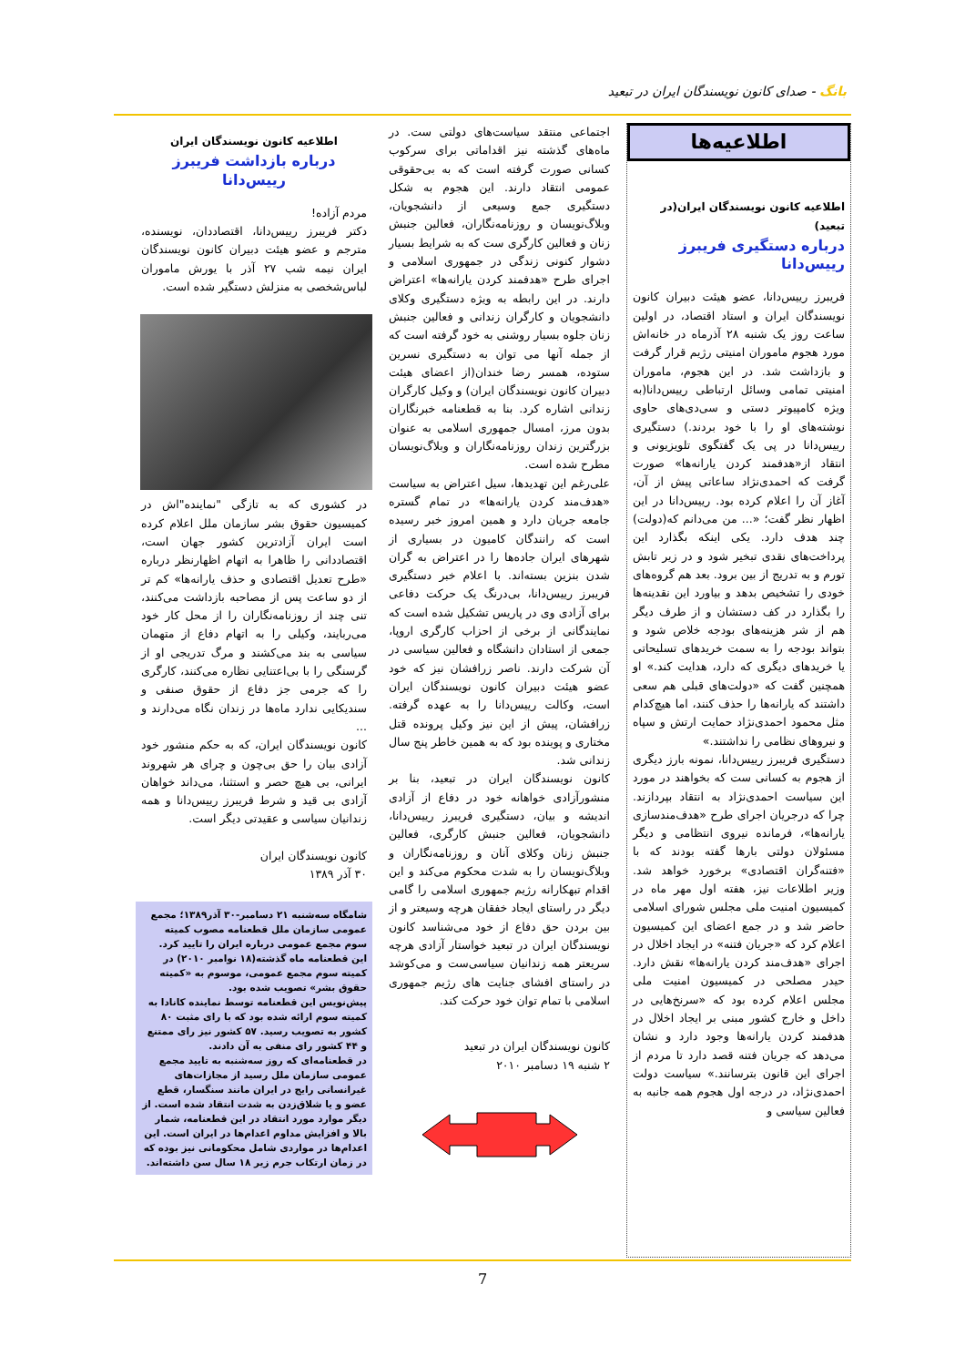بانگ - صدای کانون نویسندگان ایران در تبعید
اطلاعیه‌ها
اطلاعیه کانون نویسندگان ایران(در تبعید)
درباره دستگیری فریبرز رییس‌دانا
فریبرز رییس‌دانا، عضو هیئت دبیران کانون نویسندگان ایران و استاد اقتصاد، در اولین ساعت روز یک شنبه ۲۸ آذرماه در خانه‌اش مورد هجوم ماموران امنیتی رژیم قرار گرفت و بازداشت شد. در این هجوم، ماموران امنیتی تمامی وسائل ارتباطی رییس‌دانا(به ویژه کامپیوتر دستی و سی‌دی‌های حاوی نوشته‌های او را با خود بردند.) دستگیری رییس‌دانا در پی یک گفتگوی تلویزیونی و انتقاد از«هدفمند کردن یارانه‌ها» صورت گرفت که احمدی‌نژاد ساعاتی پیش از آن، آغاز آن را اعلام کرده بود. رییس‌دانا در این اظهار نظر گفت؛ «... من می‌دانم که(دولت) چند هدف دارد. یکی اینکه بگذارد این پرداخت‌های نقدی تبخیر شود و در زیر تابش تورم و به تدریج از بین برود. بعد هم گروه‌های خودی را تشخیص بدهد و بیاورد این نقدینه‌ها را بگذارد در کف دستشان و از طرف دیگر هم از شر هزینه‌های بودجه خلاص شود و بتواند بودجه را به سمت خریدهای تسلیحاتی یا خریدهای دیگری که دارد، هدایت کند.» او همچنین گفت که «دولت‌های قبلی هم سعی داشتند که یارانه‌ها را حذف کنند، اما هیچ‌کدام مثل محمود احمدی‌نژاد حمایت ارتش و سپاه و نیروهای نظامی را نداشتند.»
دستگیری فریبرز رییس‌دانا، نمونه بارز دیگری از هجوم به کسانی ست که بخواهند در مورد این سیاست احمدی‌نژاد به انتقاد بپردازند. چرا که درجریان اجرای طرح «هدف‌مندسازی یارانه‌ها»، فرمانده نیروی انتظامی و دیگر مسئولان دولتی بارها گفته بودند که با «فتنه‌گران اقتصادی» برخورد خواهد شد. وزیر اطلاعات نیز، هفته اول مهر ماه در کمیسیون امنیت ملی مجلس شورای اسلامی حاضر شد و در جمع اعضای این کمیسیون اعلام کرد که «جریان فتنه» در ایجاد اخلال در اجرای «هدف‌مند کردن یارانه‌ها» نقش دارد. حیدر مصلحی در کمیسیون امنیت ملی مجلس اعلام کرده بود که «سرنخ‌هایی در داخل و خارج کشور مبنی بر ایجاد اخلال در هدفمند کردن یارانه‌ها وجود دارد و نشان می‌دهد که جریان فتنه قصد دارد تا مردم از اجرای این قانون بترسانند.» سیاست دولت احمدی‌نژاد، در درجه اول هجوم همه جانبه به فعالین سیاسی و
اجتماعی منتقد سیاست‌های دولتی ست. در ماه‌های گذشته نیز اقداماتی برای سرکوب کسانی صورت گرفته است که به بی‌حقوقی عمومی انتقاد دارند. این هجوم به شکل دستگیری جمع وسیعی از دانشجویان، وبلاگ‌نویسان و روزنامه‌نگاران، فعالین جنبش زنان و فعالین کارگری ست که به شرایط بسیار دشوار کنونی زندگی در جمهوری اسلامی و اجرای طرح «هدفمند کردن یارانه‌ها» اعتراض دارند. در این رابطه به ویژه دستگیری وکلای دانشجویان و کارگران زندانی و فعالین جنبش زنان جلوه بسیار روشنی به خود گرفته است که از جمله آنها می توان به دستگیری نسرین ستوده، همسر رضا خندان(از اعضای هیئت دبیران کانون نویسندگان ایران) و وکیل کارگران زندانی اشاره کرد. بنا به قطعنامه خبرنگاران بدون مرز، امسال جمهوری اسلامی به عنوان بزرگترین زندان روزنامه‌نگاران و وبلاگ‌نویسان مطرح شده است.
علی‌رغم این تهدیدها، سیل اعتراض به سیاست «هدف‌مند کردن یارانه‌ها» در تمام گستره جامعه جریان دارد و همین امروز خبر رسیده است که رانندگان کامیون در بسیاری از شهرهای ایران جاده‌ها را در اعتراض به گران شدن بنزین بسته‌اند. با اعلام خبر دستگیری فریبرز رییس‌دانا، بی‌درنگ یک حرکت دفاعی برای آزادی وی در پاریس تشکیل شده است که نمایندگانی از برخی از احزاب کارگری اروپا، جمعی از استادان دانشگاه و فعالین سیاسی در آن شرکت دارند. ناصر زرافشان نیز که خود عضو هیئت دبیران کانون نویسندگان ایران است، وکالت رییس‌دانا را به عهده گرفته. زرافشان، پیش از این نیز وکیل پرونده قتل مختاری و پوینده بود که به همین خاطر پنج سال زندانی شد.
کانون نویسندگان ایران در تبعید، بنا بر منشورآزادی خواهانه خود در دفاع از آزادی اندیشه و بیان، دستگیری فریبرز رییس‌دانا، دانشجویان، فعالین جنبش کارگری، فعالین جنبش زنان وکلای آنان و روزنامه‌نگاران و وبلاگ‌نویسان را به شدت محکوم می‌کند و این اقدام تبهکارانه رژیم جمهوری اسلامی را گامی دیگر در راستای ایجاد خفقان هرچه وسیعتر و از بین بردن حق دفاع از خود می‌شناسد کانون نویسندگان ایران در تبعید خواستار آزادی هرچه سریعتر همه زندانیان سیاسی‌ست و می‌کوشد در راستای افشای جنایت های رژیم جمهوری اسلامی با تمام توان خود حرکت کند.
کانون نویسندگان ایران در تبعید
۲ شنبه ۱۹ دسامبر ۲۰۱۰
اطلاعیه کانون نویسندگان ایران
درباره بازداشت فریبرز رییس‌دانا
مردم آزاده!
دکتر فریبرز رییس‌دانا، اقتصاددان، نویسنده، مترجم و عضو هیئت دبیران کانون نویسندگان ایران نیمه شب ۲۷ آذر با یورش ماموران لباس‌شخصی به منزلش دستگیر شده است.
در کشوری که به تازگی "نماینده"اش در کمیسیون حقوق بشر سازمان ملل اعلام کرده است ایران آزادترین کشور جهان است، اقتصاددانی را ظاهرا به اتهام اظهارنظر درباره «طرح تعدیل اقتصادی و حذف یارانه‌ها» کم تر از دو ساعت پس از مصاحبه بازداشت می‌کنند، تنی چند از روزنامه‌نگاران را از محل کار خود می‌ربایند، وکیلی را به اتهام دفاع از متهمان سیاسی به بند می‌کشند و مرگ تدریجی او از گرسنگی را با بی‌اعتنایی نظاره می‌کنند، کارگری را که جرمی جز دفاع از حقوق صنفی و سندیکایی ندارد ماه‌ها در زندان نگاه می‌دارند و ...
کانون نویسندگان ایران، که به حکم منشور خود آزادی بیان را حق بی‌چون و چرای هر شهروند ایرانی، بی هیچ حصر و استثنا، می‌داند خواهان آزادی بی قید و شرط فریبرز رییس‌دانا و همه زندانیان سیاسی و عقیدتی دیگر است.
کانون نویسندگان ایران
۳۰ آذر ۱۳۸۹
شامگاه سه‌شنبه ۲۱ دسامبر-۳۰ آذر۱۳۸۹؛ مجمع عمومی سازمان ملل قطعنامه مصوب کمیته سوم مجمع عمومی درباره ایران را تایید کرد. این قطعنامه ماه گذشته(۱۸ نوامبر ۲۰۱۰) در کمیته سوم مجمع عمومی، موسوم به «کمیته حقوق بشر» تصویب شده بود.
پیش‌نویس این قطعنامه توسط نماینده کانادا به کمیته سوم ارائه شده بود که با رای مثبت ۸۰ کشور به تصویب رسید. ۵۷ کشور نیز رای ممتنع و ۴۴ کشور رای منفی به آن دادند.
در قطعنامه‌ای که روز سه‌شنبه به تایید مجمع عمومی سازمان ملل رسید از مجازات‌های غیرانسانی رایج در ایران مانند سنگسار، قطع عضو و یا شلاق‌زدن به شدت انتقاد شده است. از دیگر موارد مورد انتقاد در این قطعنامه، شمار بالا و افزایش مداوم اعدام‌ها در ایران است. این اعدام‌ها در مواردی شامل محکومانی نیز بوده که در زمان ارتکاب جرم زیر ۱۸ سال سن داشته‌اند.
7